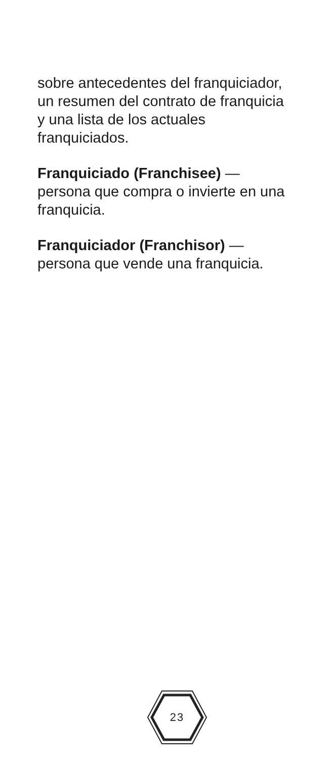sobre antecedentes del franquiciador,
un resumen del contrato de franquicia
y una lista de los actuales
franquiciados.
Franquiciado (Franchisee) —
persona que compra o invierte en una
franquicia.
Franquiciador (Franchisor) —
persona que vende una franquicia.
23